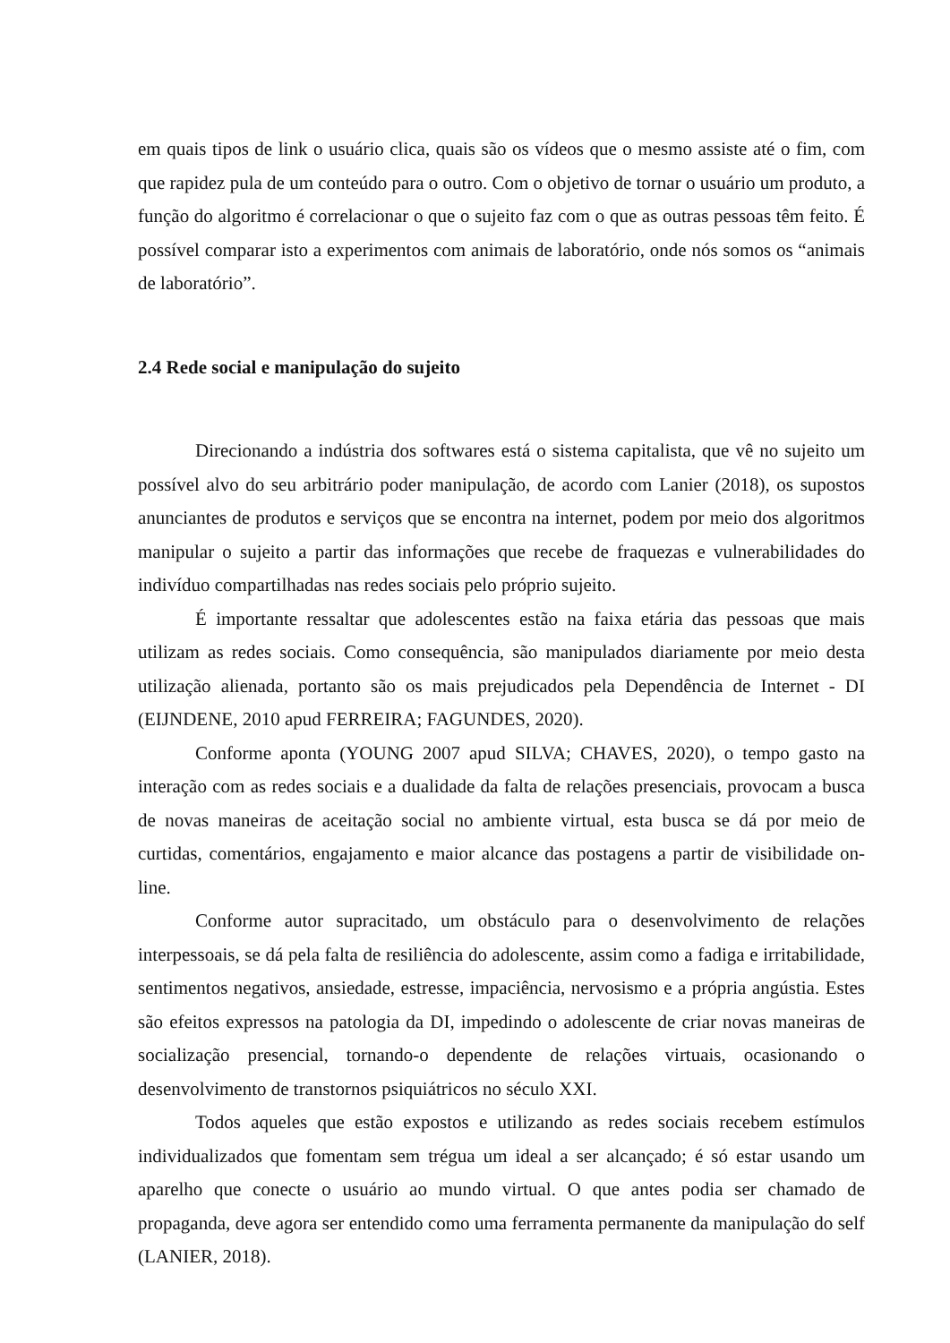em quais tipos de link o usuário clica, quais são os vídeos que o mesmo assiste até o fim, com que rapidez pula de um conteúdo para o outro. Com o objetivo de tornar o usuário um produto, a função do algoritmo é correlacionar o que o sujeito faz com o que as outras pessoas têm feito. É possível comparar isto a experimentos com animais de laboratório, onde nós somos os “animais de laboratório”.
2.4 Rede social e manipulação do sujeito
Direcionando a indústria dos softwares está o sistema capitalista, que vê no sujeito um possível alvo do seu arbitrário poder manipulação, de acordo com Lanier (2018), os supostos anunciantes de produtos e serviços que se encontra na internet, podem por meio dos algoritmos manipular o sujeito a partir das informações que recebe de fraquezas e vulnerabilidades do indivíduo compartilhadas nas redes sociais pelo próprio sujeito.
É importante ressaltar que adolescentes estão na faixa etária das pessoas que mais utilizam as redes sociais. Como consequência, são manipulados diariamente por meio desta utilização alienada, portanto são os mais prejudicados pela Dependência de Internet - DI (EIJNDENE, 2010 apud FERREIRA; FAGUNDES, 2020).
Conforme aponta (YOUNG 2007 apud SILVA; CHAVES, 2020), o tempo gasto na interação com as redes sociais e a dualidade da falta de relações presenciais, provocam a busca de novas maneiras de aceitação social no ambiente virtual, esta busca se dá por meio de curtidas, comentários, engajamento e maior alcance das postagens a partir de visibilidade on-line.
Conforme autor supracitado, um obstáculo para o desenvolvimento de relações interpessoais, se dá pela falta de resiliência do adolescente, assim como a fadiga e irritabilidade, sentimentos negativos, ansiedade, estresse, impaciência, nervosismo e a própria angústia. Estes são efeitos expressos na patologia da DI, impedindo o adolescente de criar novas maneiras de socialização presencial, tornando-o dependente de relações virtuais, ocasionando o desenvolvimento de transtornos psiquiátricos no século XXI.
Todos aqueles que estão expostos e utilizando as redes sociais recebem estímulos individualizados que fomentam sem trégua um ideal a ser alcançado; é só estar usando um aparelho que conecte o usuário ao mundo virtual. O que antes podia ser chamado de propaganda, deve agora ser entendido como uma ferramenta permanente da manipulação do self (LANIER, 2018).